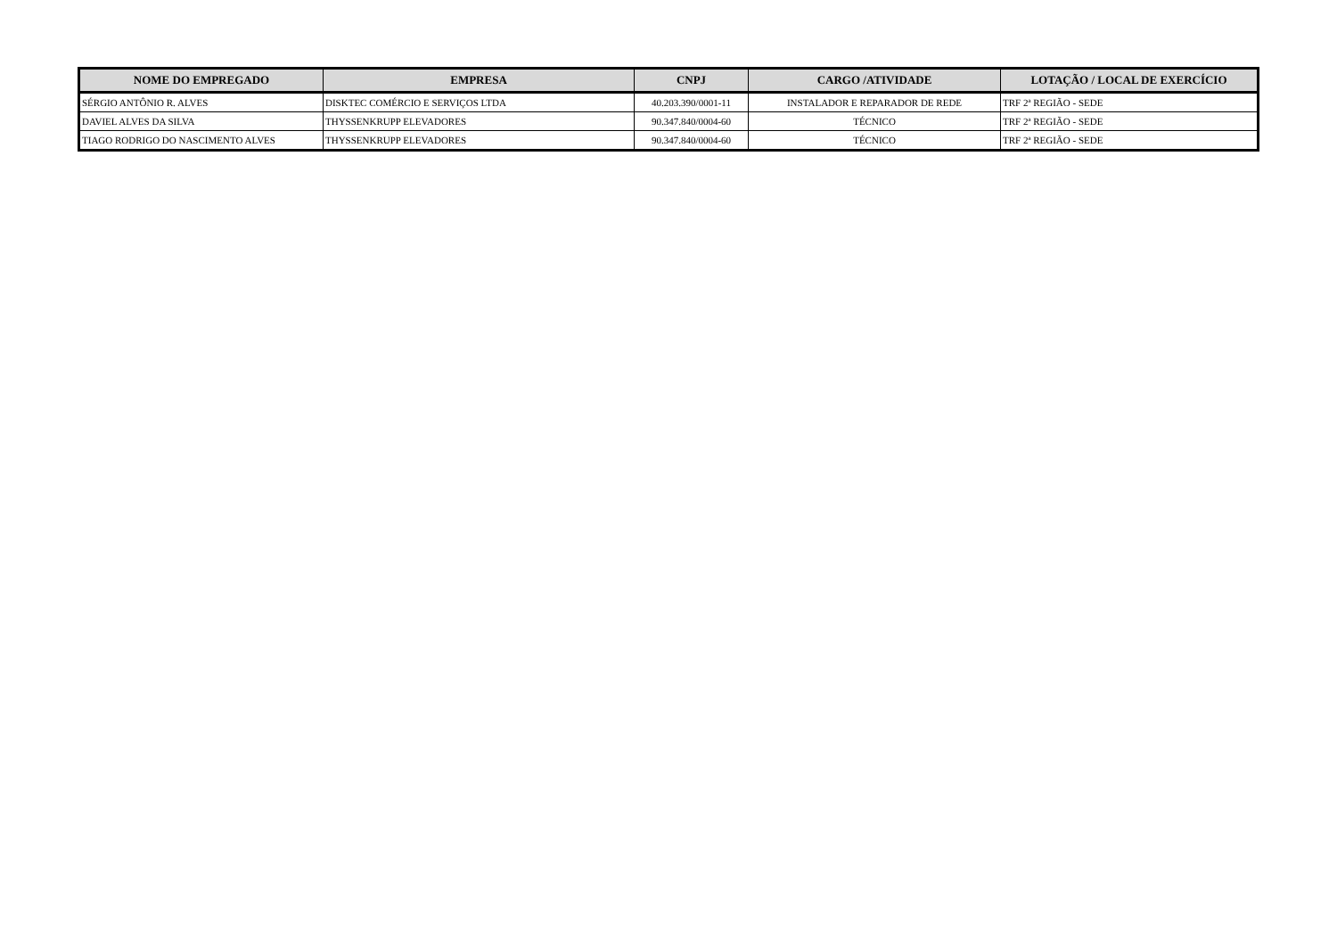| NOME DO EMPREGADO | EMPRESA | CNPJ | CARGO /ATIVIDADE | LOTAÇÃO / LOCAL DE EXERCÍCIO |
| --- | --- | --- | --- | --- |
| SÉRGIO ANTÔNIO R. ALVES | DISKTEC COMÉRCIO E SERVIÇOS LTDA | 40.203.390/0001-11 | INSTALADOR E REPARADOR DE REDE | TRF 2ª REGIÃO - SEDE |
| DAVIEL ALVES DA SILVA | THYSSENKRUPP ELEVADORES | 90.347.840/0004-60 | TÉCNICO | TRF 2ª REGIÃO - SEDE |
| TIAGO RODRIGO DO NASCIMENTO ALVES | THYSSENKRUPP ELEVADORES | 90.347.840/0004-60 | TÉCNICO | TRF 2ª REGIÃO - SEDE |